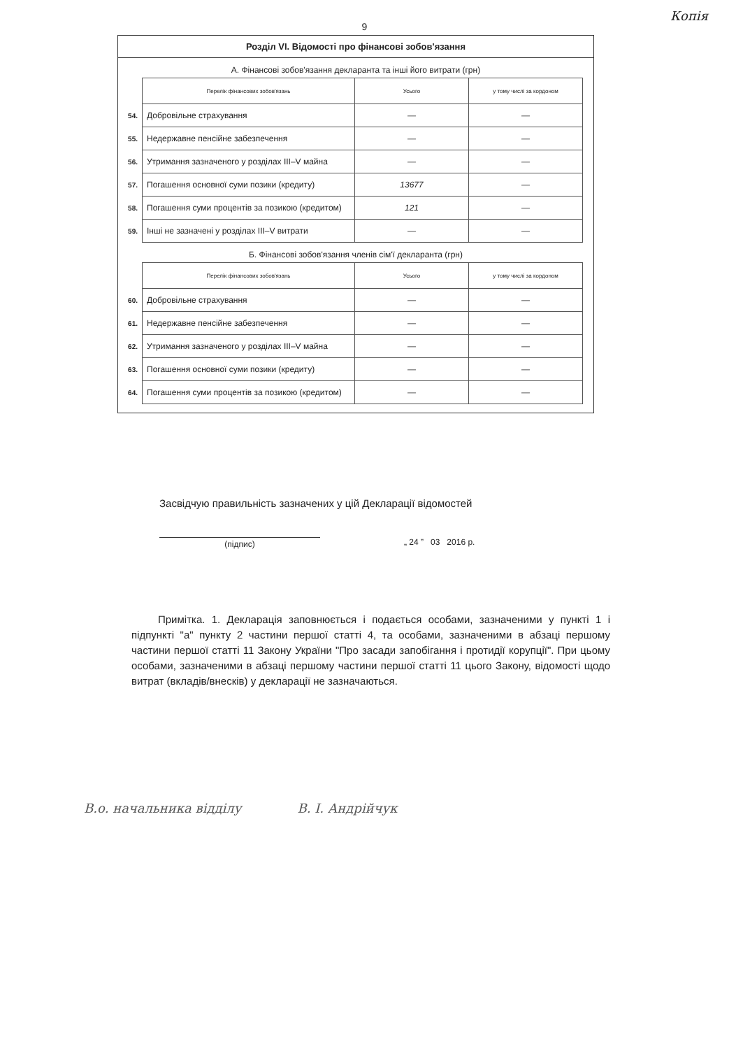Копія
9
Розділ VI. Відомості про фінансові зобов'язання
А. Фінансові зобов'язання декларанта та інші його витрати (грн)
| | Перелік фінансових зобов'язань | Усього | у тому числі за кордоном |
| 54. | Добровільне страхування | — | — |
| 55. | Недержавне пенсійне забезпечення | — | — |
| 56. | Утримання зазначеного у розділах III–V майна | — | — |
| 57. | Погашення основної суми позики (кредиту) | 13677 | — |
| 58. | Погашення суми процентів за позикою (кредитом) | 121 | — |
| 59. | Інші не зазначені у розділах III–V витрати | — | — |
Б. Фінансові зобов'язання членів сім'ї декларанта (грн)
| | Перелік фінансових зобов'язань | Усього | у тому числі за кордоном |
| 60. | Добровільне страхування | — | — |
| 61. | Недержавне пенсійне забезпечення | — | — |
| 62. | Утримання зазначеного у розділах III–V майна | — | — |
| 63. | Погашення основної суми позики (кредиту) | — | — |
| 64. | Погашення суми процентів за позикою (кредитом) | — | — |
Засвідчую правильність зазначених у цій Декларації відомостей
(підпис) „ 24 ” 03 2016 р.
Примітка. 1. Декларація заповнюється і подається особами, зазначеними у пункті 1 і підпункті "а" пункту 2 частини першої статті 4, та особами, зазначеними в абзаці першому частини першої статті 11 Закону України "Про засади запобігання і протидії корупції". При цьому особами, зазначеними в абзаці першому частини першої статті 11 цього Закону, відомості щодо витрат (вкладів/внесків) у декларації не зазначаються.
В.о. начальника відділу В. І. Андрійчук